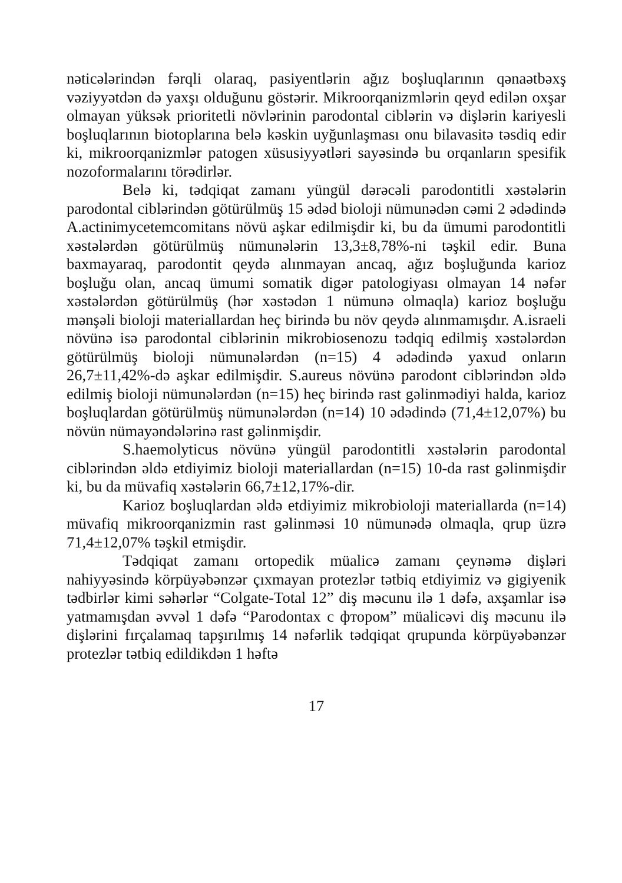nəticələrindən fərqli olaraq, pasiyentlərin ağız boşluqlarının qənaətbəxş vəziyyətdən də yaxşı olduğunu göstərir. Mikroorqanizmlərin qeyd edilən oxşar olmayan yüksək prioritetli növlərinin parodontal ciblərin və dişlərin kariyesli boşluqlarının biotoplarına belə kəskin uyğunlaşması onu bilavasitə təsdiq edir ki, mikroorqanizmlər patogen xüsusiyyətləri sayəsində bu orqanların spesifik nozoformalarını törədirlər.
Belə ki, tədqiqat zamanı yüngül dərəcəli parodontitli xəstələrin parodontal ciblərindən götürülmüş 15 ədəd bioloji nümunədən cəmi 2 ədədində A.actinimycetemcomitans növü aşkar edilmişdir ki, bu da ümumi parodontitli xəstələrdən götürülmüş nümunələrin 13,3±8,78%-ni təşkil edir. Buna baxmayaraq, parodontit qeydə alınmayan ancaq, ağız boşluğunda karioz boşluğu olan, ancaq ümumi somatik digər patologiyası olmayan 14 nəfər xəstələrdən götürülmüş (hər xəstədən 1 nümunə olmaqla) karioz boşluğu mənşəli bioloji materiallardan heç birində bu növ qeydə alınmamışdır. A.israeli növünə isə parodontal ciblərinin mikrobiosenozu tədqiq edilmiş xəstələrdən götürülmüş bioloji nümunələrdən (n=15) 4 ədədində yaxud onların 26,7±11,42%-də aşkar edilmişdir. S.aureus növünə parodont ciblərindən əldə edilmiş bioloji nümunələrdən (n=15) heç birində rast gəlinmədiyi halda, karioz boşluqlardan götürülmüş nümunələrdən (n=14) 10 ədədində (71,4±12,07%) bu növün nümayəndələrinə rast gəlinmişdir.
S.haemolyticus növünə yüngül parodontitli xəstələrin parodontal ciblərindən əldə etdiyimiz bioloji materiallardan (n=15) 10-da rast gəlinmişdir ki, bu da müvafiq xəstələrin 66,7±12,17%-dir.
Karioz boşluqlardan əldə etdiyimiz mikrobioloji materiallarda (n=14) müvafiq mikroorqanizmin rast gəlinməsi 10 nümunədə olmaqla, qrup üzrə 71,4±12,07% təşkil etmişdir.
Tədqiqat zamanı ortopedik müalicə zamanı çeynəmə dişləri nahiyyəsində körpüyəbənzər çıxmayan protezlər tətbiq etdiyimiz və gigiyenik tədbirlər kimi səhərlər “Colgate-Total 12” diş məcunu ilə 1 dəfə, axşamlar isə yatmamışdan əvvəl 1 dəfə “Parodontax с фтором” müalicəvi diş məcunu ilə dişlərini fırçalamaq tapşırılmış 14 nəfərlik tədqiqat qrupunda körpüyəbənzər protezlər tətbiq edildikdən 1 həftə
17